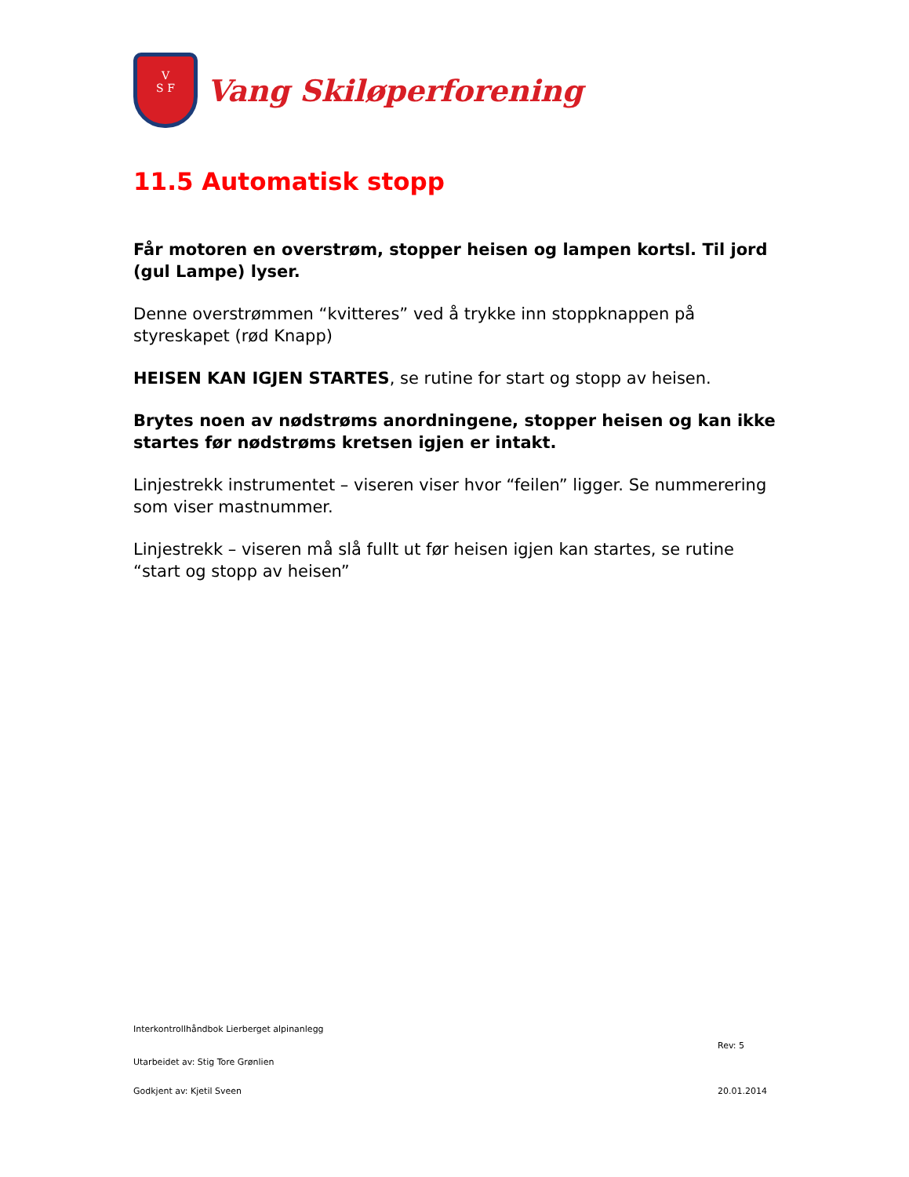V
S F
Vang Skiløperforening
11.5 Automatisk stopp
Får motoren en overstrøm, stopper heisen og lampen kortsl. Til jord (gul Lampe) lyser.
Denne overstrømmen “kvitteres” ved å trykke inn stoppknappen på styreskapet (rød Knapp)
HEISEN KAN IGJEN STARTES, se rutine for start og stopp av heisen.
Brytes noen av nødstrøms anordningene, stopper heisen og kan ikke startes før nødstrøms kretsen igjen er intakt.
Linjestrekk instrumentet – viseren viser hvor “feilen” ligger. Se nummerering som viser mastnummer.
Linjestrekk – viseren må slå fullt ut før heisen igjen kan startes, se rutine “start og stopp av heisen”
Interkontrollhåndbok Lierberget alpinanlegg
Rev: 5
Utarbeidet av: Stig Tore Grønlien
Godkjent av: Kjetil Sveen 20.01.2014